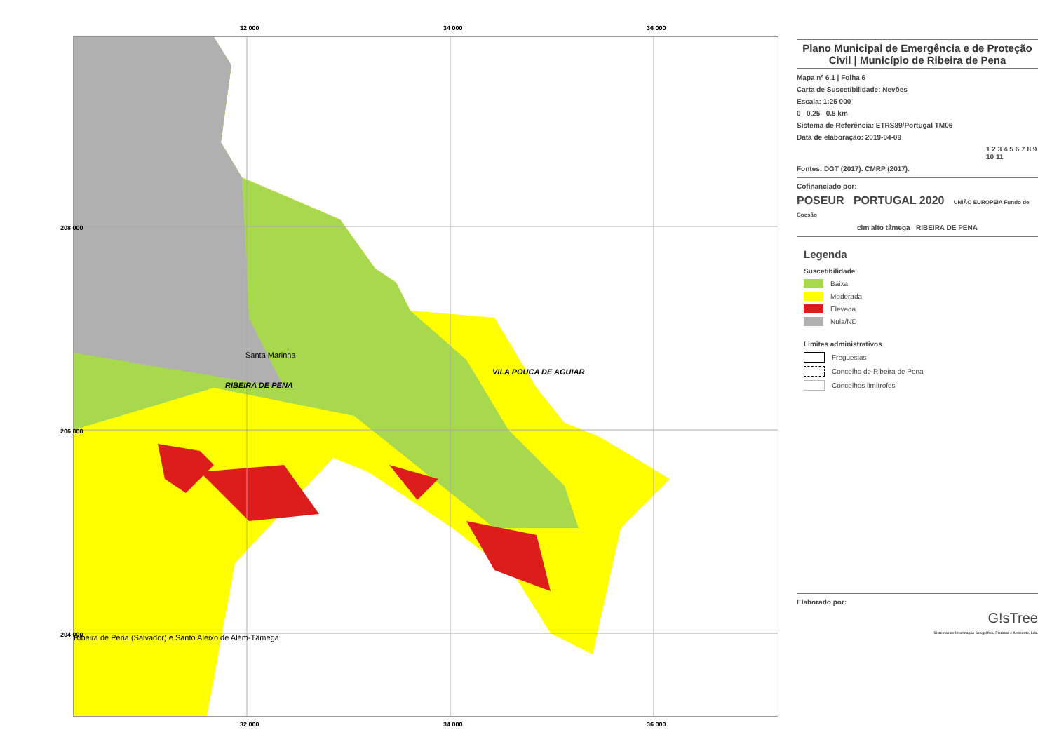32 000 34 000 36 000
Santa Marinha
RIBEIRA DE PENA
VILA POUCA DE AGUIAR
Ribeira de Pena (Salvador) e Santo Aleixo de Além-Tâmega
32 000 34 000 36 000
208 000
206 000
204 000
Plano Municipal de Emergência e de Proteção Civil | Município de Ribeira de Pena
Mapa nº 6.1 | Folha 6
Carta de Suscetibilidade: Nevões
Escala: 1:25 000
0 0.25 0.5 km
Sistema de Referência: ETRS89/Portugal TM06
Data de elaboração: 2019-04-09
1 2 3 4 5 6 7 8 9 10 11
Fontes: DGT (2017). CMRP (2017).
Cofinanciado por:
POSEUR PORTUGAL 2020 UNIÃO EUROPEIA Fundo de Coesão
cim alto tâmega RIBEIRA DE PENA
Legenda
Suscetibilidade
Baixa
Moderada
Elevada
Nula/ND
Limites administrativos
Freguesias
Concelho de Ribeira de Pena
Concelhos limítrofes
Elaborado por:
G!sTree
Sistemas de Informação Geográfica, Floresta e Ambiente, Lda.